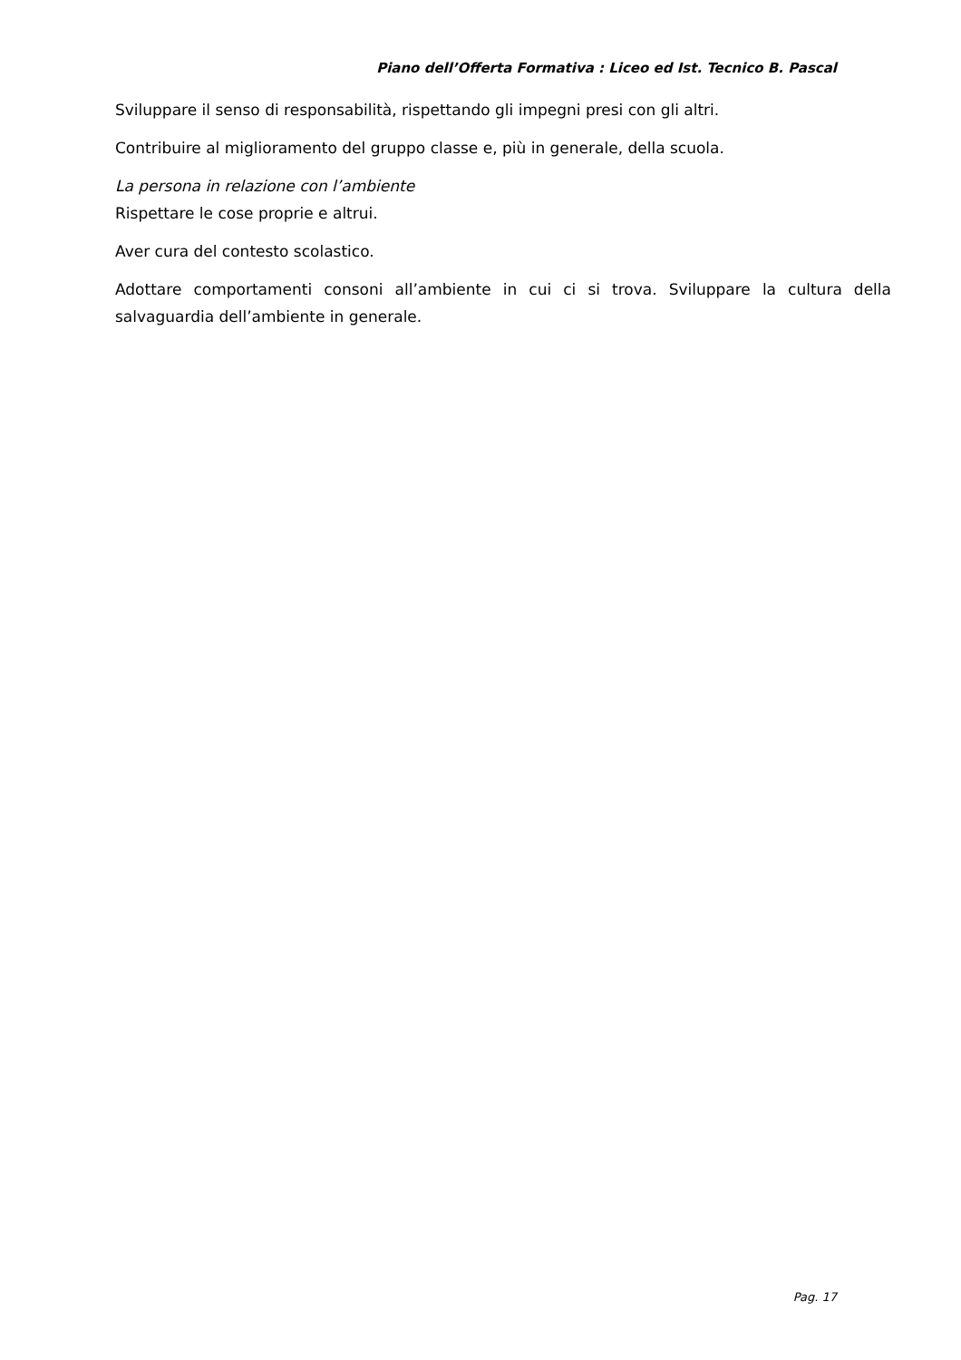Piano dell’Offerta Formativa : Liceo ed Ist. Tecnico B. Pascal
Sviluppare il senso di responsabilità, rispettando gli impegni presi con gli altri.
Contribuire al miglioramento del gruppo classe e, più in generale, della scuola.
La persona in relazione con l’ambiente
Rispettare le cose proprie e altrui.
Aver cura del contesto scolastico.
Adottare comportamenti consoni all’ambiente in cui ci si trova. Sviluppare la cultura della salvaguardia dell’ambiente in generale.
Pag. 17